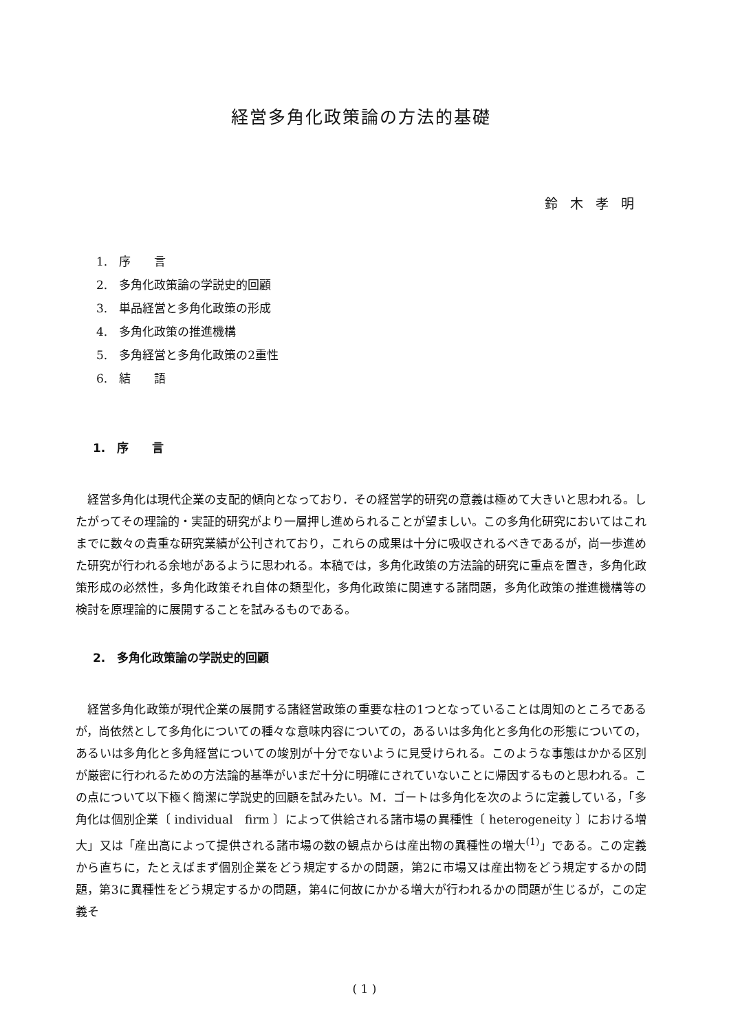経営多角化政策論の方法的基礎
鈴木孝明
1.　序　　言
2.　多角化政策論の学説史的回顧
3.　単品経営と多角化政策の形成
4.　多角化政策の推進機構
5.　多角経営と多角化政策の2重性
6.　結　　語
1.　序　　言
経営多角化は現代企業の支配的傾向となっており．その経営学的研究の意義は極めて大きいと思われる。したがってその理論的・実証的研究がより一層押し進められることが望ましい。この多角化研究においてはこれまでに数々の貴重な研究業績が公刊されており，これらの成果は十分に吸収されるべきであるが，尚一歩進めた研究が行われる余地があるように思われる。本稿では，多角化政策の方法論的研究に重点を置き，多角化政策形成の必然性，多角化政策それ自体の類型化，多角化政策に関連する諸問題，多角化政策の推進機構等の検討を原理論的に展開することを試みるものである。
2.　多角化政策論の学説史的回顧
経営多角化政策が現代企業の展開する諸経営政策の重要な柱の1つとなっていることは周知のところであるが，尚依然として多角化についての種々な意味内容についての，あるいは多角化と多角化の形態についての，あるいは多角化と多角経営についての竣別が十分でないように見受けられる。このような事態はかかる区別が厳密に行われるための方法論的基準がいまだ十分に明確にされていないことに帰因するものと思われる。この点について以下極く簡潔に学説史的回顧を試みたい。M．ゴートは多角化を次のように定義している，「多角化は個別企業〔 individual　firm 〕によって供給される諸市場の異種性〔 heterogeneity 〕における増大」又は「産出高によって提供される諸市場の数の観点からは産出物の異種性の増大<sup>(1)</sup>」である。この定義から直ちに，たとえばまず個別企業をどう規定するかの問題，第2に市場又は産出物をどう規定するかの問題，第3に異種性をどう規定するかの問題，第4に何故にかかる増大が行われるかの問題が生じるが，この定義そ
( 1 )